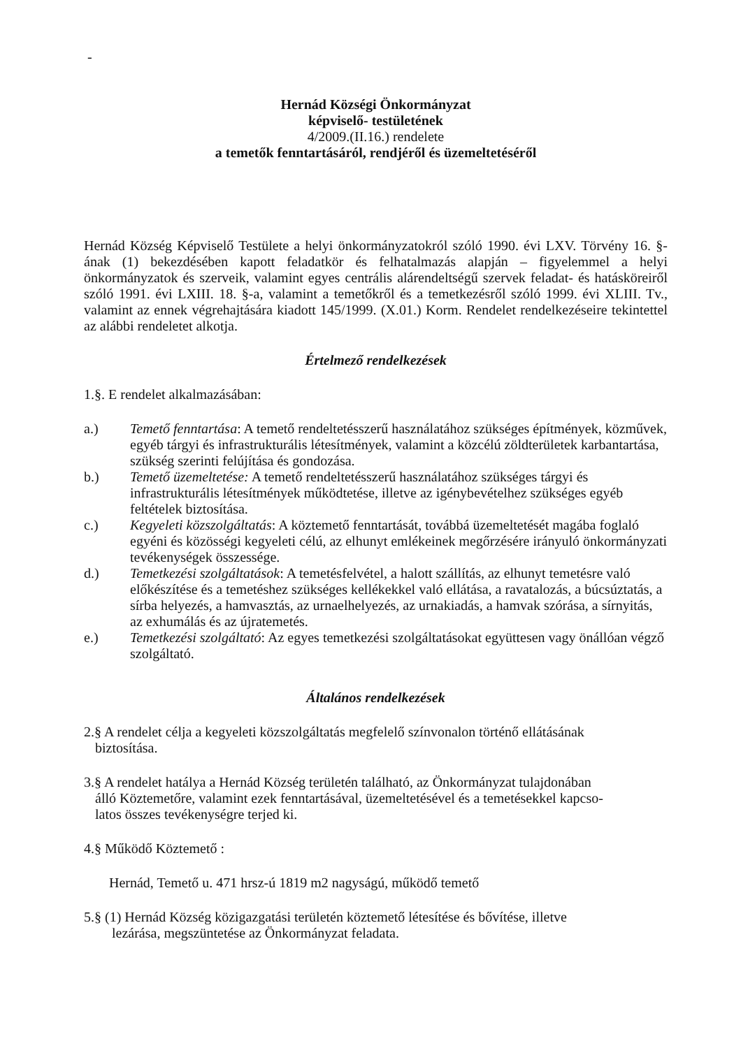-
Hernád Községi Önkormányzat
képviselő- testületének
4/2009.(II.16.) rendelete
a temetők fenntartásáról, rendjéről és üzemeltetéséről
Hernád Község Képviselő Testülete a helyi önkormányzatokról szóló 1990. évi LXV. Törvény 16. §-ának (1) bekezdésében kapott feladatkör és felhatalmazás alapján – figyelemmel a helyi önkormányzatok és szerveik, valamint egyes centrális alárendeltségű szervek feladat- és hatásköreiről szóló 1991. évi LXIII. 18. §-a, valamint a temetőkről és a temetkezésről szóló 1999. évi XLIII. Tv., valamint az ennek végrehajtására kiadott 145/1999. (X.01.) Korm. Rendelet rendelkezéseire tekintettel az alábbi rendeletet alkotja.
Értelmező rendelkezések
1.§. E rendelet alkalmazásában:
a.) Temető fenntartása: A temető rendeltetésszerű használatához szükséges építmények, közművek, egyéb tárgyi és infrastrukturális létesítmények, valamint a közcélú zöldterületek karbantartása, szükség szerinti felújítása és gondozása.
b.) Temető üzemeltetése: A temető rendeltetésszerű használatához szükséges tárgyi és infrastrukturális létesítmények működtetése, illetve az igénybevételhez szükséges egyéb feltételek biztosítása.
c.) Kegyeleti közszolgáltatás: A köztemető fenntartását, továbbá üzemeltetését magába foglaló egyéni és közösségi kegyeleti célú, az elhunyt emlékeinek megőrzésére irányuló önkormányzati tevékenységek összessége.
d.) Temetkezési szolgáltatások: A temetésfelvétel, a halott szállítás, az elhunyt temetésre való előkészítése és a temetéshez szükséges kellékekkel való ellátása, a ravatalozás, a búcsúztatás, a sírba helyezés, a hamvasztás, az urnaelhelyezés, az urnakiadás, a hamvak szórása, a sírnyitás, az exhumálás és az újratemetés.
e.) Temetkezési szolgáltató: Az egyes temetkezési szolgáltatásokat együttesen vagy önállóan végző szolgáltató.
Általános rendelkezések
2.§ A rendelet célja a kegyeleti közszolgáltatás megfelelő színvonalon történő ellátásának
biztosítása.
3.§ A rendelet hatálya a Hernád Község területén található, az Önkormányzat tulajdonában
álló Köztemetőre, valamint ezek fenntartásával, üzemeltetésével és a temetésekkel kapcso-
latos összes tevékenységre terjed ki.
4.§ Működő Köztemető :
Hernád, Temető u. 471 hrsz-ú 1819 m2 nagyságú, működő temető
5.§ (1) Hernád Község közigazgatási területén köztemető létesítése és bővítése, illetve
lezárása, megszüntetése az Önkormányzat feladata.